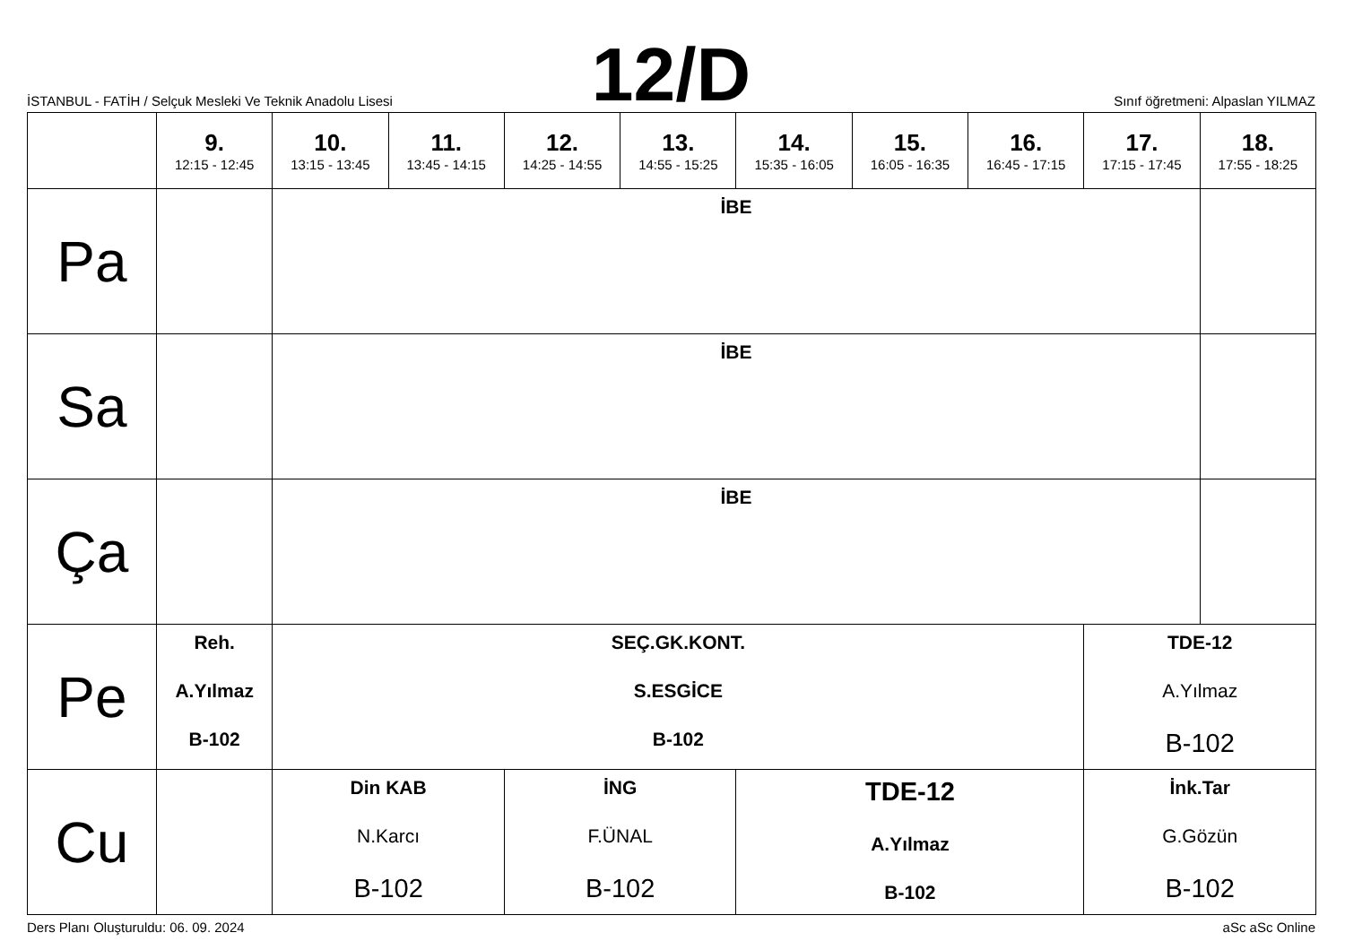İSTANBUL - FATİH / Selçuk Mesleki Ve Teknik Anadolu Lisesi
12/D
Sınıf öğretmeni: Alpaslan YILMAZ
| | 9. 12:15 - 12:45 | 10. 13:15 - 13:45 | 11. 13:45 - 14:15 | 12. 14:25 - 14:55 | 13. 14:55 - 15:25 | 14. 15:35 - 16:05 | 15. 16:05 - 16:35 | 16. 16:45 - 17:15 | 17. 17:15 - 17:45 | 18. 17:55 - 18:25 |
| --- | --- | --- | --- | --- | --- | --- | --- | --- | --- | --- |
| Pa | | İBE | | | | | | | | |
| Sa | | İBE | | | | | | | | |
| Ça | | İBE | | | | | | | | |
| Pe | Reh. A.Yılmaz B-102 | SEÇ.GK.KONT. S.ESGİCE B-102 | | | | | | | TDE-12 A.Yılmaz B-102 | |
| Cu | | Din KAB N.Karcı B-102 | | İNG F.ÜNAL B-102 | | TDE-12 A.Yılmaz B-102 | | | İnk.Tar G.Gözün B-102 | |
Ders Planı Oluşturuldu: 06. 09. 2024 aSc aSc Online